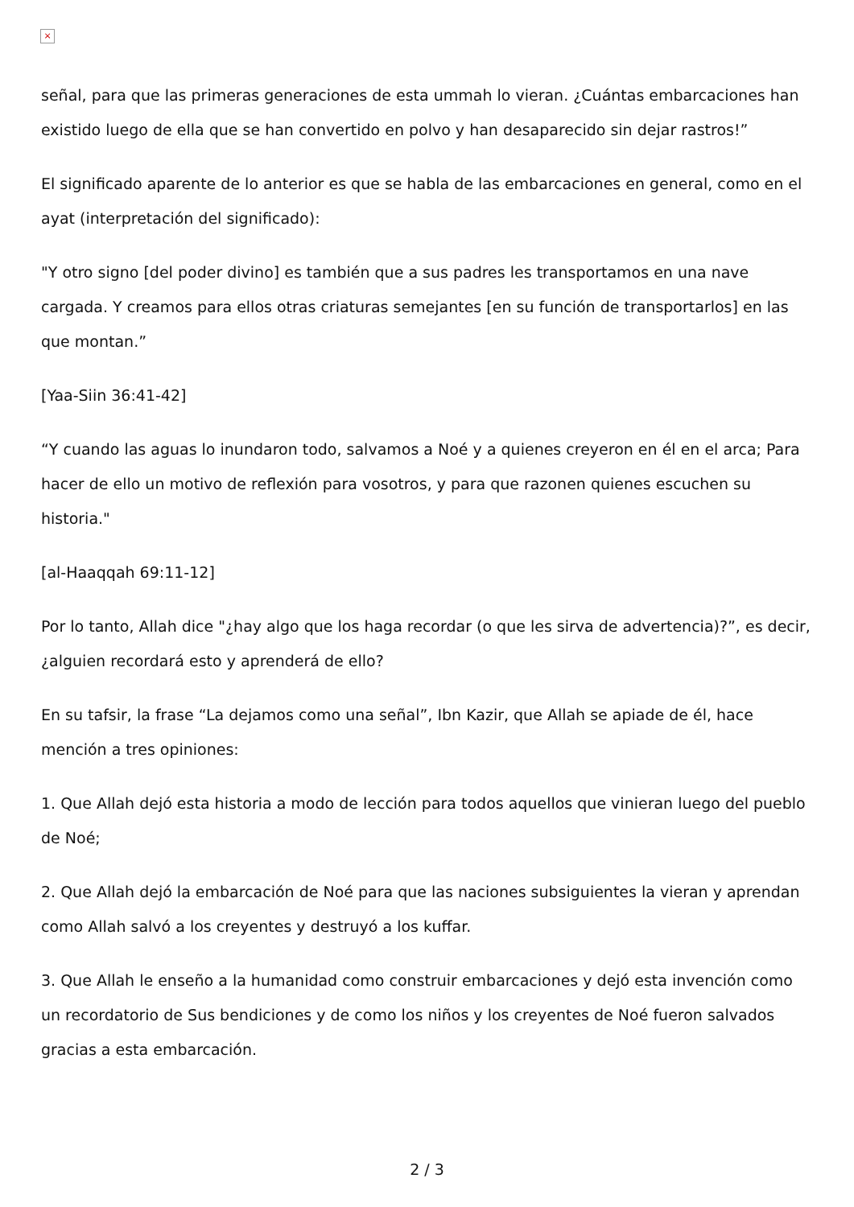×
señal, para que las primeras generaciones de esta ummah lo vieran. ¿Cuántas embarcaciones han existido luego de ella que se han convertido en polvo y han desaparecido sin dejar rastros!”
El significado aparente de lo anterior es que se habla de las embarcaciones en general, como en el ayat (interpretación del significado):
"Y otro signo [del poder divino] es también que a sus padres les transportamos en una nave cargada. Y creamos para ellos otras criaturas semejantes [en su función de transportarlos] en las que montan.”
[Yaa-Siin 36:41-42]
“Y cuando las aguas lo inundaron todo, salvamos a Noé y a quienes creyeron en él en el arca; Para hacer de ello un motivo de reflexión para vosotros, y para que razonen quienes escuchen su historia."
[al-Haaqqah 69:11-12]
Por lo tanto, Allah dice "¿hay algo que los haga recordar (o que les sirva de advertencia)?”, es decir, ¿alguien recordará esto y aprenderá de ello?
En su tafsir, la frase “La dejamos como una señal”, Ibn Kazir, que Allah se apiade de él, hace mención a tres opiniones:
1. Que Allah dejó esta historia a modo de lección para todos aquellos que vinieran luego del pueblo de Noé;
2. Que Allah dejó la embarcación de Noé para que las naciones subsiguientes la vieran y aprendan como Allah salvó a los creyentes y destruyó a los kuffar.
3. Que Allah le enseño a la humanidad como construir embarcaciones y dejó esta invención como un recordatorio de Sus bendiciones y de como los niños y los creyentes de Noé fueron salvados gracias a esta embarcación.
2 / 3